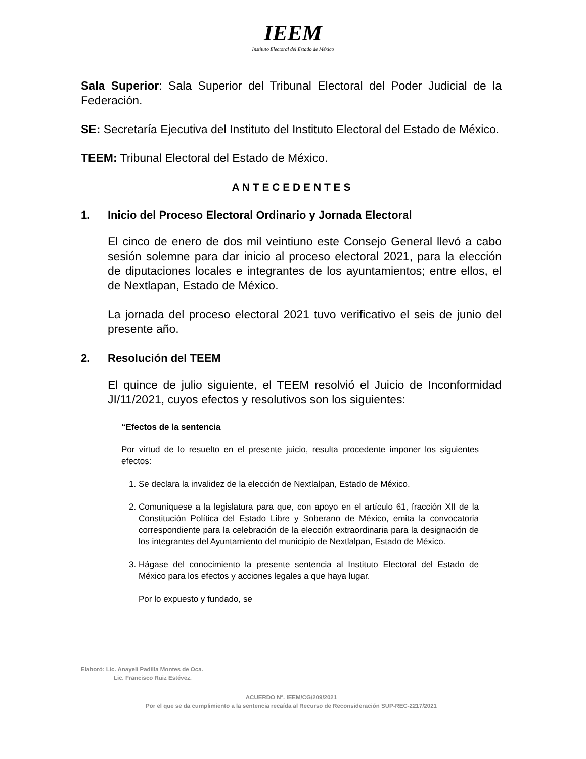IEEM
Instituto Electoral del Estado de México
Sala Superior: Sala Superior del Tribunal Electoral del Poder Judicial de la Federación.
SE: Secretaría Ejecutiva del Instituto del Instituto Electoral del Estado de México.
TEEM: Tribunal Electoral del Estado de México.
A N T E C E D E N T E S
1. Inicio del Proceso Electoral Ordinario y Jornada Electoral
El cinco de enero de dos mil veintiuno este Consejo General llevó a cabo sesión solemne para dar inicio al proceso electoral 2021, para la elección de diputaciones locales e integrantes de los ayuntamientos; entre ellos, el de Nextlapan, Estado de México.
La jornada del proceso electoral 2021 tuvo verificativo el seis de junio del presente año.
2. Resolución del TEEM
El quince de julio siguiente, el TEEM resolvió el Juicio de Inconformidad JI/11/2021, cuyos efectos y resolutivos son los siguientes:
“Efectos de la sentencia
Por virtud de lo resuelto en el presente juicio, resulta procedente imponer los siguientes efectos:
1. Se declara la invalidez de la elección de Nextlalpan, Estado de México.
2. Comuníquese a la legislatura para que, con apoyo en el artículo 61, fracción XII de la Constitución Política del Estado Libre y Soberano de México, emita la convocatoria correspondiente para la celebración de la elección extraordinaria para la designación de los integrantes del Ayuntamiento del municipio de Nextlalpan, Estado de México.
3. Hágase del conocimiento la presente sentencia al Instituto Electoral del Estado de México para los efectos y acciones legales a que haya lugar.
Por lo expuesto y fundado, se
Elaboró: Lic. Anayeli Padilla Montes de Oca.
Lic. Francisco Ruiz Estévez.
ACUERDO N°. IEEM/CG/209/2021
Por el que se da cumplimiento a la sentencia recaída al Recurso de Reconsideración SUP-REC-2217/2021